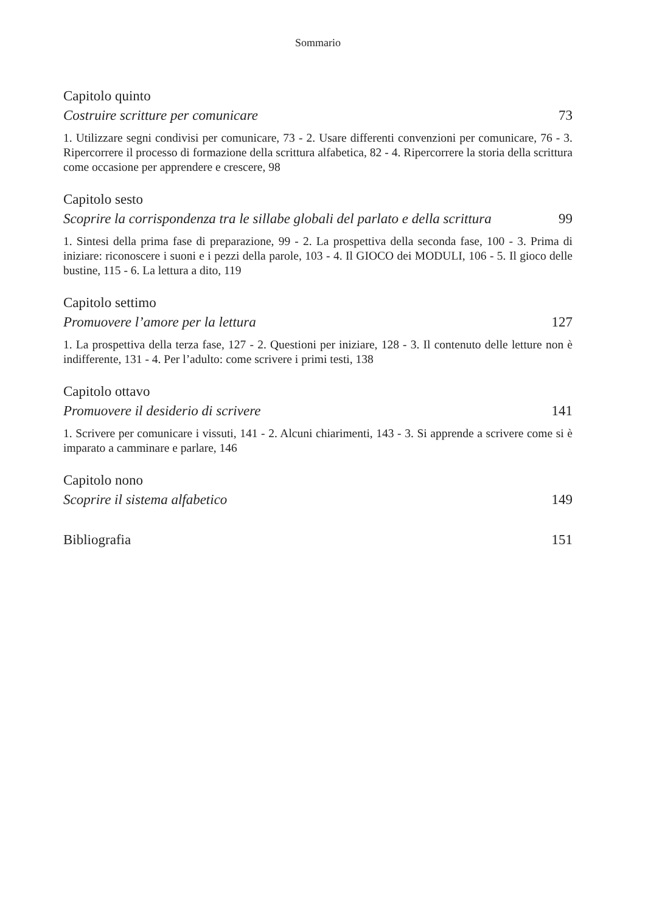Sommario
Capitolo quinto
Costruire scritture per comunicare 73
1. Utilizzare segni condivisi per comunicare, 73 - 2. Usare differenti convenzioni per comunicare, 76 - 3. Ripercorrere il processo di formazione della scrittura alfabetica, 82 - 4. Ripercorrere la storia della scrittura come occasione per apprendere e crescere, 98
Capitolo sesto
Scoprire la corrispondenza tra le sillabe globali del parlato e della scrittura 99
1. Sintesi della prima fase di preparazione, 99 - 2. La prospettiva della seconda fase, 100 - 3. Prima di iniziare: riconoscere i suoni e i pezzi della parole, 103 - 4. Il GIOCO dei MODULI, 106 - 5. Il gioco delle bustine, 115 - 6. La lettura a dito, 119
Capitolo settimo
Promuovere l’amore per la lettura 127
1. La prospettiva della terza fase, 127 - 2. Questioni per iniziare, 128 - 3. Il contenuto delle letture non è indifferente, 131 - 4. Per l’adulto: come scrivere i primi testi, 138
Capitolo ottavo
Promuovere il desiderio di scrivere 141
1. Scrivere per comunicare i vissuti, 141 - 2. Alcuni chiarimenti, 143 - 3. Si apprende a scrivere come si è imparato a camminare e parlare, 146
Capitolo nono
Scoprire il sistema alfabetico 149
Bibliografia 151